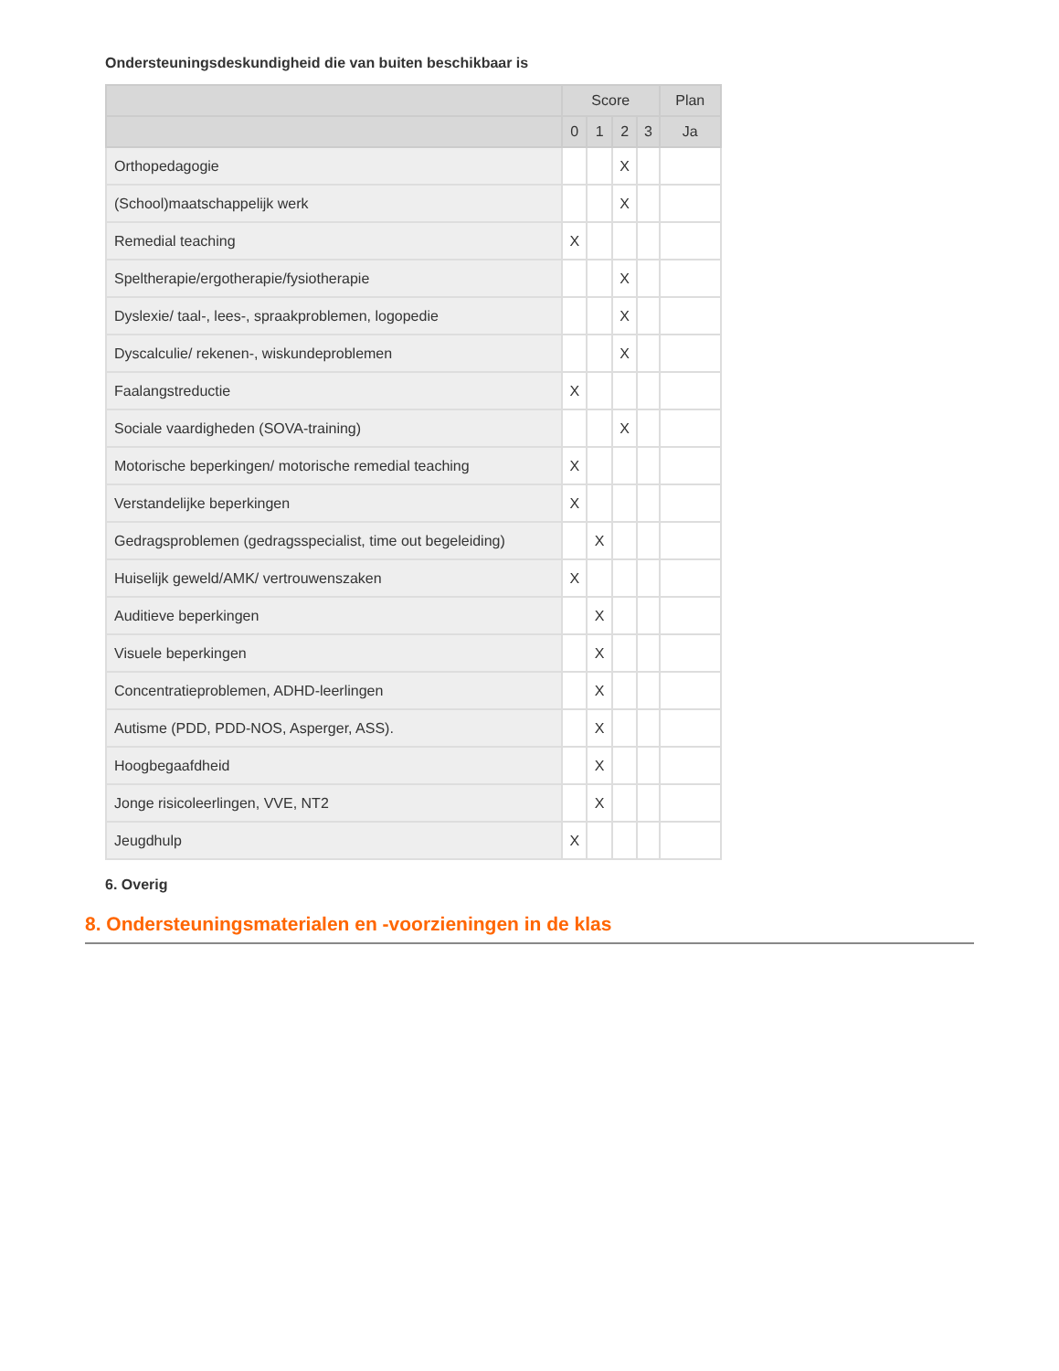Ondersteuningsdeskundigheid die van buiten beschikbaar is
| | Score | | | | Plan |
| --- | --- | --- | --- | --- | --- |
| | 0 | 1 | 2 | 3 | Ja |
| Orthopedagogie | | | X | | |
| (School)maatschappelijk werk | | | X | | |
| Remedial teaching | X | | | | |
| Speltherapie/ergotherapie/fysiotherapie | | | X | | |
| Dyslexie/ taal-, lees-, spraakproblemen, logopedie | | | X | | |
| Dyscalculie/ rekenen-, wiskundeproblemen | | | X | | |
| Faalangstreductie | X | | | | |
| Sociale vaardigheden (SOVA-training) | | | X | | |
| Motorische beperkingen/ motorische remedial teaching | X | | | | |
| Verstandelijke beperkingen | X | | | | |
| Gedragsproblemen (gedragsspecialist, time out begeleiding) | | X | | | |
| Huiselijk geweld/AMK/ vertrouwenszaken | X | | | | |
| Auditieve beperkingen | | X | | | |
| Visuele beperkingen | | X | | | |
| Concentratieproblemen, ADHD-leerlingen | | X | | | |
| Autisme (PDD, PDD-NOS, Asperger, ASS). | | X | | | |
| Hoogbegaafdheid | | X | | | |
| Jonge risicoleerlingen, VVE, NT2 | | X | | | |
| Jeugdhulp | X | | | | |
6. Overig
8. Ondersteuningsmaterialen en -voorzieningen in de klas